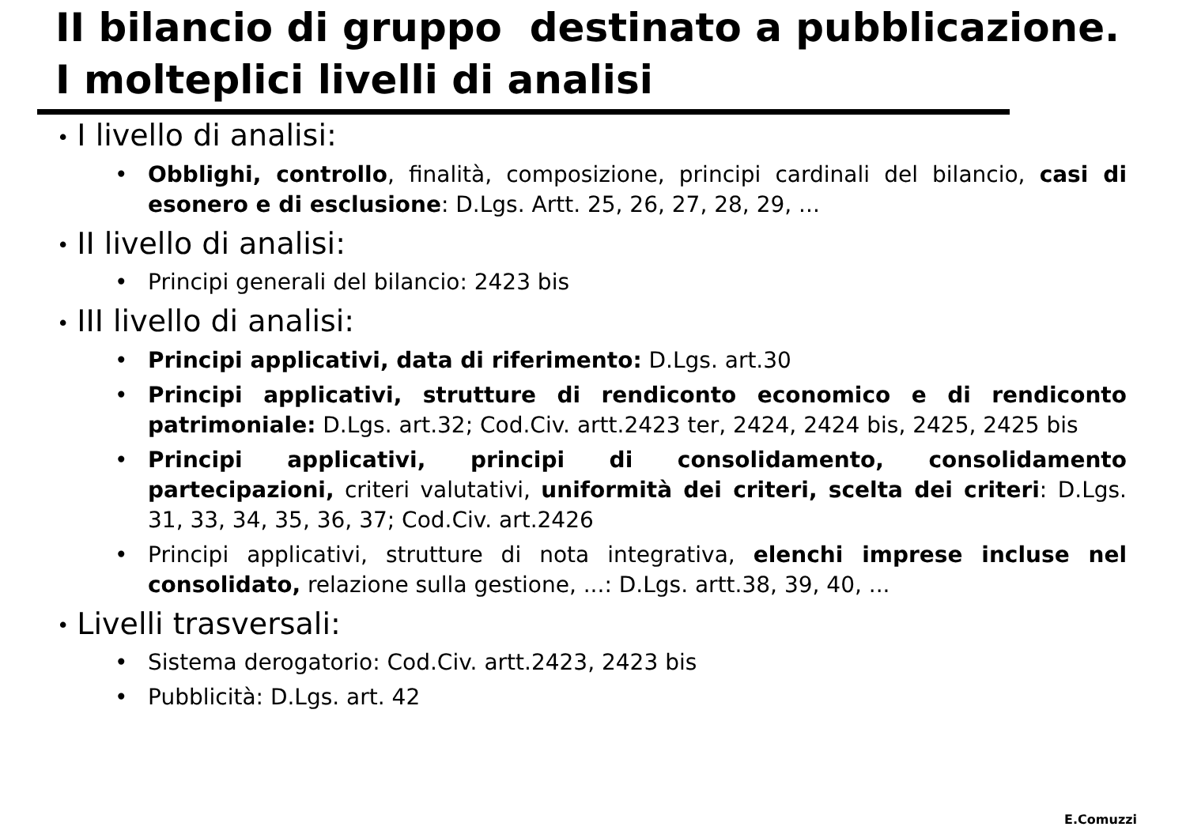II bilancio di gruppo destinato a pubblicazione.
I molteplici livelli di analisi
• I livello di analisi:
• Obblighi, controllo, finalità, composizione, principi cardinali del bilancio, casi di esonero e di esclusione: D.Lgs. Artt. 25, 26, 27, 28, 29, ...
• II livello di analisi:
• Principi generali del bilancio: 2423 bis
• III livello di analisi:
• Principi applicativi, data di riferimento: D.Lgs. art.30
• Principi applicativi, strutture di rendiconto economico e di rendiconto patrimoniale: D.Lgs. art.32; Cod.Civ. artt.2423 ter, 2424, 2424 bis, 2425, 2425 bis
• Principi applicativi, principi di consolidamento, consolidamento partecipazioni, criteri valutativi, uniformità dei criteri, scelta dei criteri: D.Lgs. 31, 33, 34, 35, 36, 37; Cod.Civ. art.2426
• Principi applicativi, strutture di nota integrativa, elenchi imprese incluse nel consolidato, relazione sulla gestione, ...: D.Lgs. artt.38, 39, 40, ...
• Livelli trasversali:
• Sistema derogatorio: Cod.Civ. artt.2423, 2423 bis
• Pubblicità: D.Lgs. art. 42
E.Comuzzi